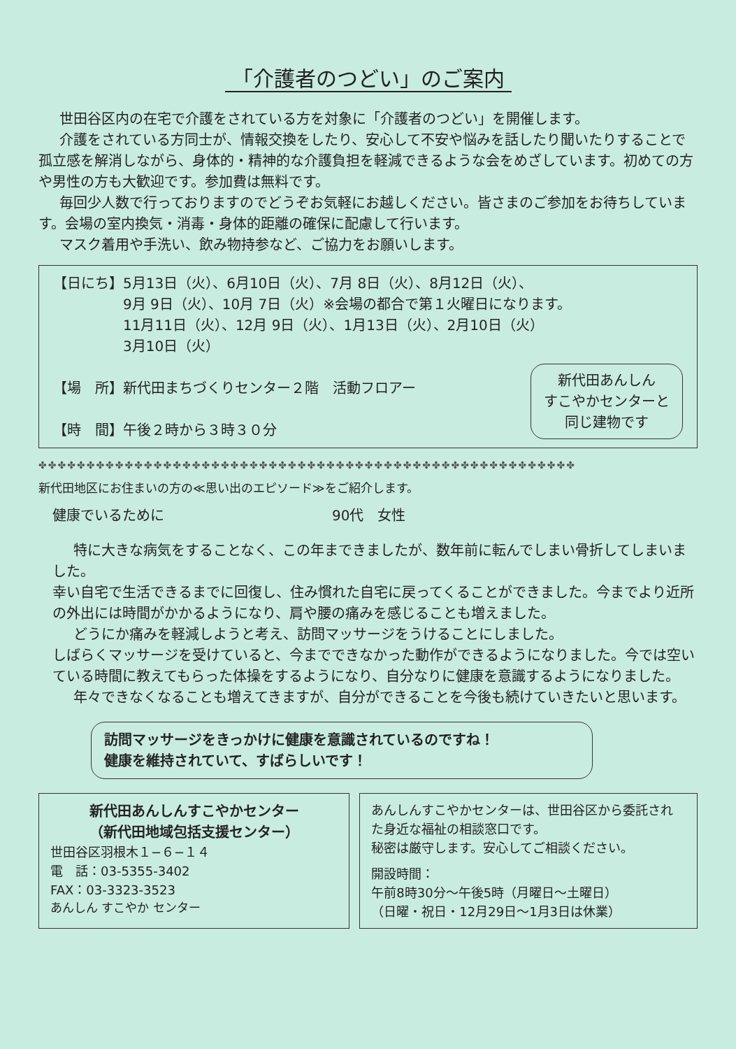「介護者のつどい」のご案内
世田谷区内の在宅で介護をされている方を対象に「介護者のつどい」を開催します。
介護をされている方同士が、情報交換をしたり、安心して不安や悩みを話したり聞いたりすることで孤立感を解消しながら、身体的・精神的な介護負担を軽減できるような会をめざしています。初めての方や男性の方も大歓迎です。参加費は無料です。
毎回少人数で行っておりますのでどうぞお気軽にお越しください。皆さまのご参加をお待ちしています。会場の室内換気・消毒・身体的距離の確保に配慮して行います。
マスク着用や手洗い、飲み物持参など、ご協力をお願いします。
【日にち】5月13日（火）、6月10日（火）、7月 8日（火）、8月12日（火）、
　　　　　9月 9日（火）、10月 7日（火）※会場の都合で第１火曜日になります。
　　　　　11月11日（火）、12月 9日（火）、1月13日（火）、2月10日（火）
　　　　　3月10日（火）
新代田あんしん
すこやかセンターと
同じ建物です
【場　所】新代田まちづくりセンター２階　活動フロアー
【時　間】午後２時から３時３０分
✤✤✤✤✤✤✤✤✤✤✤✤✤✤✤✤✤✤✤✤✤✤✤✤✤✤✤✤✤✤✤✤✤✤✤✤✤✤✤✤✤✤✤✤✤✤✤✤✤✤✤✤✤✤✤✤
新代田地区にお住まいの方の≪思い出のエピソード≫をご紹介します。
健康でいるために 90代　女性
特に大きな病気をすることなく、この年まできましたが、数年前に転んでしまい骨折してしまいました。
幸い自宅で生活できるまでに回復し、住み慣れた自宅に戻ってくることができました。今までより近所の外出には時間がかかるようになり、肩や腰の痛みを感じることも増えました。
どうにか痛みを軽減しようと考え、訪問マッサージをうけることにしました。
しばらくマッサージを受けていると、今までできなかった動作ができるようになりました。今では空いている時間に教えてもらった体操をするようになり、自分なりに健康を意識するようになりました。
年々できなくなることも増えてきますが、自分ができることを今後も続けていきたいと思います。
訪問マッサージをきっかけに健康を意識されているのですね！
健康を維持されていて、すばらしいです！
新代田あんしんすこやかセンター
（新代田地域包括支援センター）
世田谷区羽根木１−６−１４
電　話：03-5355-3402
FAX：03-3323-3523
あんしん すこやか センター
あんしんすこやかセンターは、世田谷区から委託された身近な福祉の相談窓口です。
秘密は厳守します。安心してご相談ください。
開設時間：
午前8時30分〜午後5時（月曜日〜土曜日）
（日曜・祝日・12月29日〜1月3日は休業）